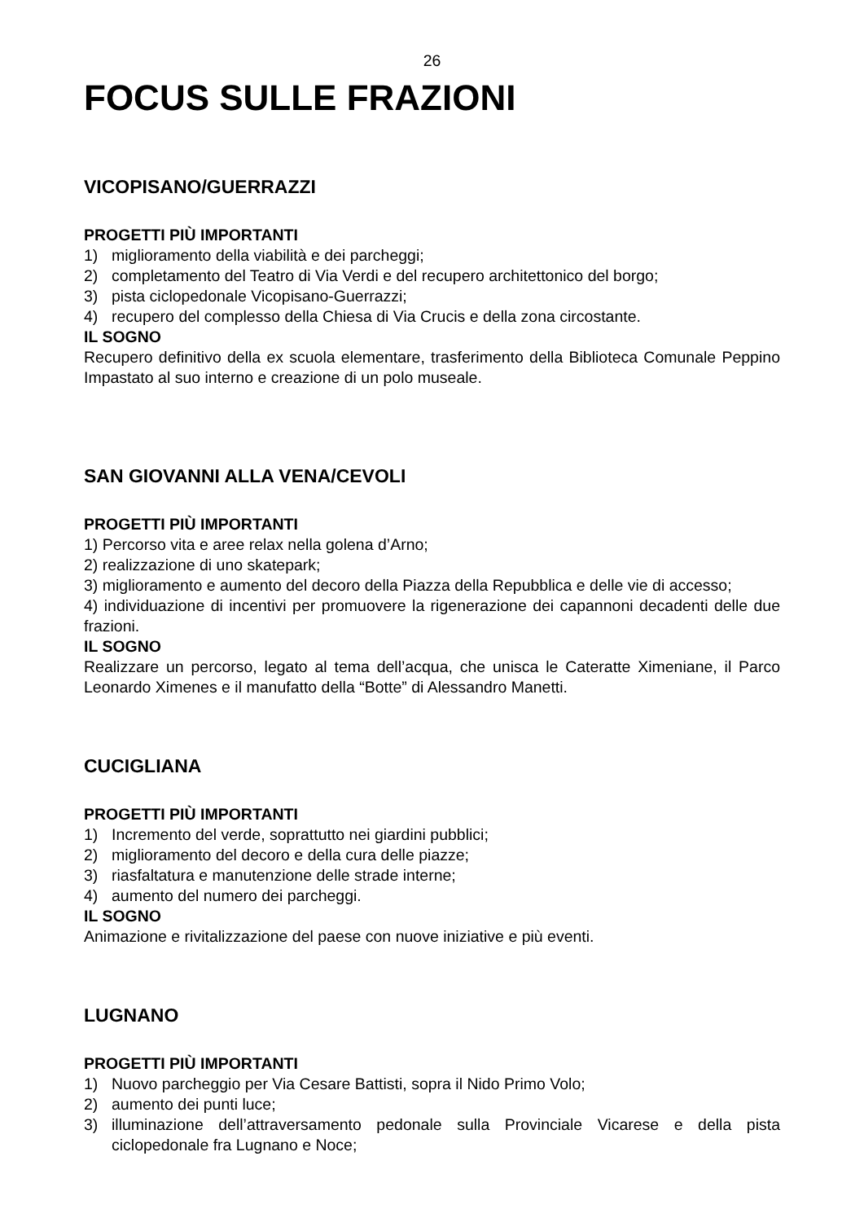26
FOCUS SULLE FRAZIONI
VICOPISANO/GUERRAZZI
PROGETTI PIÙ IMPORTANTI
1) miglioramento della viabilità e dei parcheggi;
2) completamento del Teatro di Via Verdi e del recupero architettonico del borgo;
3) pista ciclopedonale Vicopisano-Guerrazzi;
4) recupero del complesso della Chiesa di Via Crucis e della zona circostante.
IL SOGNO
Recupero definitivo della ex scuola elementare, trasferimento della Biblioteca Comunale Peppino Impastato al suo interno e creazione di un polo museale.
SAN GIOVANNI ALLA VENA/CEVOLI
PROGETTI PIÙ IMPORTANTI
1) Percorso vita e aree relax nella golena d’Arno;
2) realizzazione di uno skatepark;
3) miglioramento e aumento del decoro della Piazza della Repubblica e delle vie di accesso;
4) individuazione di incentivi per promuovere la rigenerazione dei capannoni decadenti delle due frazioni.
IL SOGNO
Realizzare un percorso, legato al tema dell’acqua, che unisca le Cateratte Ximeniane, il Parco Leonardo Ximenes e il manufatto della “Botte” di Alessandro Manetti.
CUCIGLIANA
PROGETTI PIÙ IMPORTANTI
1) Incremento del verde, soprattutto nei giardini pubblici;
2) miglioramento del decoro e della cura delle piazze;
3) riasfaltatura e manutenzione delle strade interne;
4) aumento del numero dei parcheggi.
IL SOGNO
Animazione e rivitalizzazione del paese con nuove iniziative e più eventi.
LUGNANO
PROGETTI PIÙ IMPORTANTI
1) Nuovo parcheggio per Via Cesare Battisti, sopra il Nido Primo Volo;
2) aumento dei punti luce;
3) illuminazione dell’attraversamento pedonale sulla Provinciale Vicarese e della pista ciclopedonale fra Lugnano e Noce;